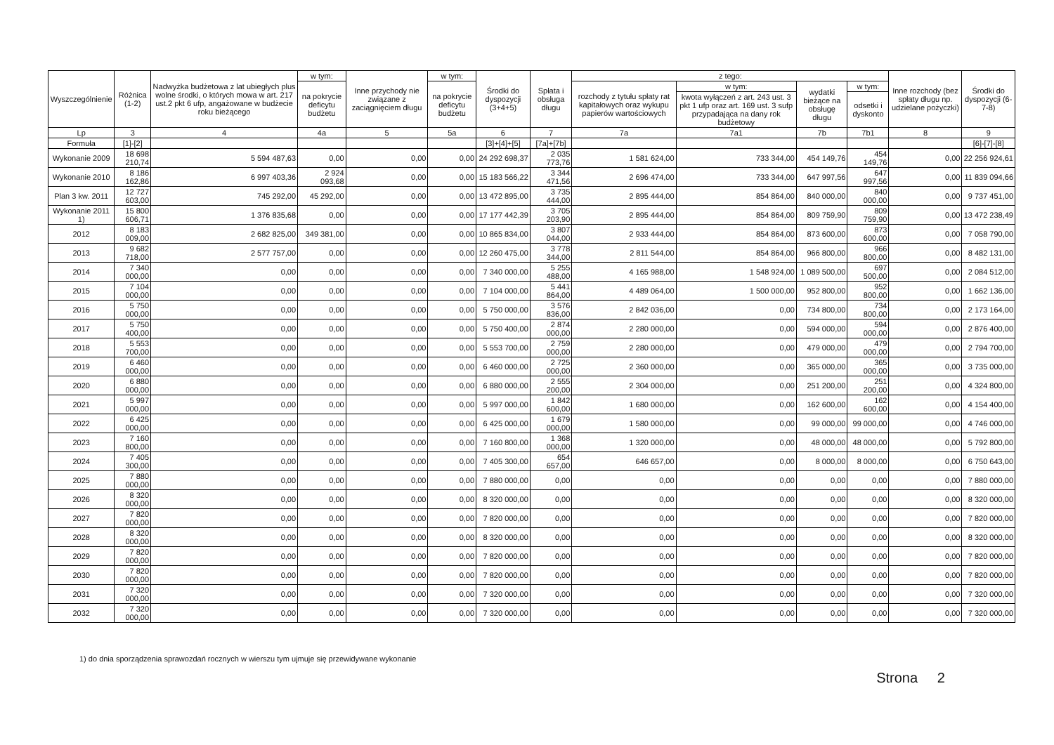| Wyszczególnienie | Różnica (1-2) | Nadwyżka budżetowa z lat ubiegłych plus wolne środki, o których mowa w art. 217 ust.2 pkt 6 ufp, angażowane w budżecie roku bieżącego | w tym: | Inne przychody nie związane z zaciągnięciem długu | w tym: | Środki do dyspozycji (3+4+5) | Spłata i obsługa długu | z tego: | | | | Inne rozchody (bez spłaty długu np. udzielane pożyczki) | Środki do dyspozycji (6-7-8) |
| --- | --- | --- | --- | --- | --- | --- | --- | --- | --- | --- | --- | --- | --- |
| | | | na pokrycie deficytu budżetu | | na pokrycie deficytu budżetu | | | rozchody z tytułu spłaty rat kapitałowych oraz wykupu papierów wartościowych | w tym: | wydatki bieżące na obsługę długu | w tym: | | |
| | | | | | | | | | kwota wyłączeń z art. 243 ust. 3 pkt 1 ufp oraz art. 169 ust. 3 sufp przypadająca na dany rok budżetowy | | odsetki i dyskonto | | |
| Lp | 3 | 4 | 4a | 5 | 5a | 6 | 7 | 7a | 7a1 | 7b | 7b1 | 8 | 9 |
| Formuła | [1]-[2] | | | | | [3]+[4]+[5] | [7a]+[7b] | | | | | | [6]-[7]-[8] |
| Wykonanie 2009 | 18 698 210,74 | 5 594 487,63 | 0,00 | 0,00 | 0,00 | 24 292 698,37 | 2 035 773,76 | 1 581 624,00 | 733 344,00 | 454 149,76 | 454 149,76 | 0,00 | 22 256 924,61 |
| Wykonanie 2010 | 8 186 162,86 | 6 997 403,36 | 2 924 093,68 | 0,00 | 0,00 | 15 183 566,22 | 3 344 471,56 | 2 696 474,00 | 733 344,00 | 647 997,56 | 647 997,56 | 0,00 | 11 839 094,66 |
| Plan 3 kw. 2011 | 12 727 603,00 | 745 292,00 | 45 292,00 | 0,00 | 0,00 | 13 472 895,00 | 3 735 444,00 | 2 895 444,00 | 854 864,00 | 840 000,00 | 840 000,00 | 0,00 | 9 737 451,00 |
| Wykonanie 2011 1) | 15 800 606,71 | 1 376 835,68 | 0,00 | 0,00 | 0,00 | 17 177 442,39 | 3 705 203,90 | 2 895 444,00 | 854 864,00 | 809 759,90 | 809 759,90 | 0,00 | 13 472 238,49 |
| 2012 | 8 183 009,00 | 2 682 825,00 | 349 381,00 | 0,00 | 0,00 | 10 865 834,00 | 3 807 044,00 | 2 933 444,00 | 854 864,00 | 873 600,00 | 873 600,00 | 0,00 | 7 058 790,00 |
| 2013 | 9 682 718,00 | 2 577 757,00 | 0,00 | 0,00 | 0,00 | 12 260 475,00 | 3 778 344,00 | 2 811 544,00 | 854 864,00 | 966 800,00 | 966 800,00 | 0,00 | 8 482 131,00 |
| 2014 | 7 340 000,00 | 0,00 | 0,00 | 0,00 | 0,00 | 7 340 000,00 | 5 255 488,00 | 4 165 988,00 | 1 548 924,00 | 1 089 500,00 | 697 500,00 | 0,00 | 2 084 512,00 |
| 2015 | 7 104 000,00 | 0,00 | 0,00 | 0,00 | 0,00 | 7 104 000,00 | 5 441 864,00 | 4 489 064,00 | 1 500 000,00 | 952 800,00 | 952 800,00 | 0,00 | 1 662 136,00 |
| 2016 | 5 750 000,00 | 0,00 | 0,00 | 0,00 | 0,00 | 5 750 000,00 | 3 576 836,00 | 2 842 036,00 | 0,00 | 734 800,00 | 734 800,00 | 0,00 | 2 173 164,00 |
| 2017 | 5 750 400,00 | 0,00 | 0,00 | 0,00 | 0,00 | 5 750 400,00 | 2 874 000,00 | 2 280 000,00 | 0,00 | 594 000,00 | 594 000,00 | 0,00 | 2 876 400,00 |
| 2018 | 5 553 700,00 | 0,00 | 0,00 | 0,00 | 0,00 | 5 553 700,00 | 2 759 000,00 | 2 280 000,00 | 0,00 | 479 000,00 | 479 000,00 | 0,00 | 2 794 700,00 |
| 2019 | 6 460 000,00 | 0,00 | 0,00 | 0,00 | 0,00 | 6 460 000,00 | 2 725 000,00 | 2 360 000,00 | 0,00 | 365 000,00 | 365 000,00 | 0,00 | 3 735 000,00 |
| 2020 | 6 880 000,00 | 0,00 | 0,00 | 0,00 | 0,00 | 6 880 000,00 | 2 555 200,00 | 2 304 000,00 | 0,00 | 251 200,00 | 251 200,00 | 0,00 | 4 324 800,00 |
| 2021 | 5 997 000,00 | 0,00 | 0,00 | 0,00 | 0,00 | 5 997 000,00 | 1 842 600,00 | 1 680 000,00 | 0,00 | 162 600,00 | 162 600,00 | 0,00 | 4 154 400,00 |
| 2022 | 6 425 000,00 | 0,00 | 0,00 | 0,00 | 0,00 | 6 425 000,00 | 1 679 000,00 | 1 580 000,00 | 0,00 | 99 000,00 | 99 000,00 | 0,00 | 4 746 000,00 |
| 2023 | 7 160 800,00 | 0,00 | 0,00 | 0,00 | 0,00 | 7 160 800,00 | 1 368 000,00 | 1 320 000,00 | 0,00 | 48 000,00 | 48 000,00 | 0,00 | 5 792 800,00 |
| 2024 | 7 405 300,00 | 0,00 | 0,00 | 0,00 | 0,00 | 7 405 300,00 | 654 657,00 | 646 657,00 | 0,00 | 8 000,00 | 8 000,00 | 0,00 | 6 750 643,00 |
| 2025 | 7 880 000,00 | 0,00 | 0,00 | 0,00 | 0,00 | 7 880 000,00 | 0,00 | 0,00 | 0,00 | 0,00 | 0,00 | 0,00 | 7 880 000,00 |
| 2026 | 8 320 000,00 | 0,00 | 0,00 | 0,00 | 0,00 | 8 320 000,00 | 0,00 | 0,00 | 0,00 | 0,00 | 0,00 | 0,00 | 8 320 000,00 |
| 2027 | 7 820 000,00 | 0,00 | 0,00 | 0,00 | 0,00 | 7 820 000,00 | 0,00 | 0,00 | 0,00 | 0,00 | 0,00 | 0,00 | 7 820 000,00 |
| 2028 | 8 320 000,00 | 0,00 | 0,00 | 0,00 | 0,00 | 8 320 000,00 | 0,00 | 0,00 | 0,00 | 0,00 | 0,00 | 0,00 | 8 320 000,00 |
| 2029 | 7 820 000,00 | 0,00 | 0,00 | 0,00 | 0,00 | 7 820 000,00 | 0,00 | 0,00 | 0,00 | 0,00 | 0,00 | 0,00 | 7 820 000,00 |
| 2030 | 7 820 000,00 | 0,00 | 0,00 | 0,00 | 0,00 | 7 820 000,00 | 0,00 | 0,00 | 0,00 | 0,00 | 0,00 | 0,00 | 7 820 000,00 |
| 2031 | 7 320 000,00 | 0,00 | 0,00 | 0,00 | 0,00 | 7 320 000,00 | 0,00 | 0,00 | 0,00 | 0,00 | 0,00 | 0,00 | 7 320 000,00 |
| 2032 | 7 320 000,00 | 0,00 | 0,00 | 0,00 | 0,00 | 7 320 000,00 | 0,00 | 0,00 | 0,00 | 0,00 | 0,00 | 0,00 | 7 320 000,00 |
1) do dnia sporządzenia sprawozdań rocznych w wierszu tym ujmuje się przewidywane wykonanie
Strona 2